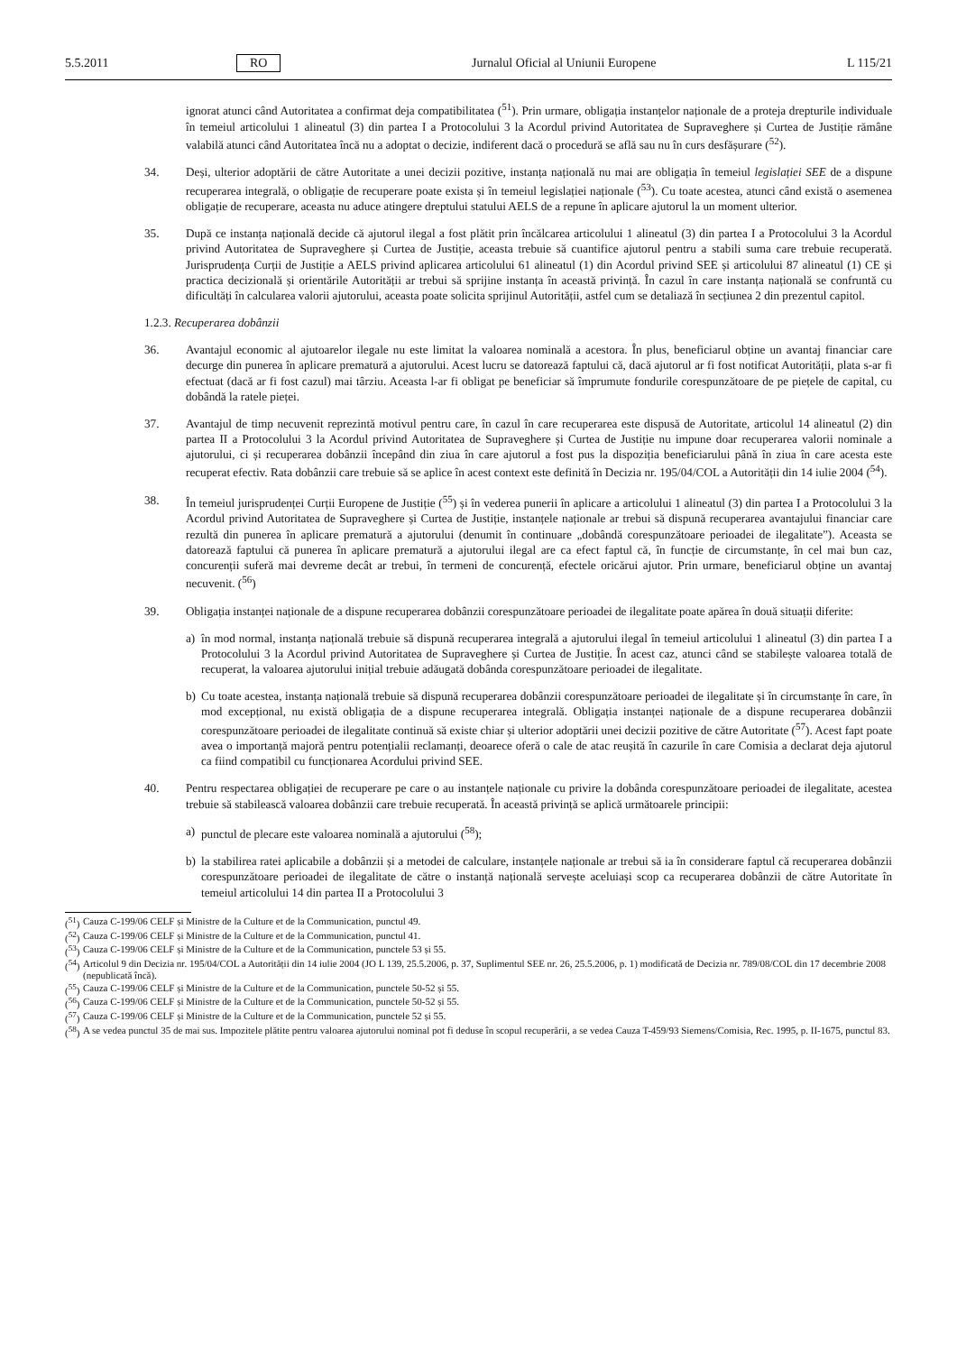5.5.2011 RO Jurnalul Oficial al Uniunii Europene L 115/21
ignorat atunci când Autoritatea a confirmat deja compatibilitatea (<sup>51</sup>). Prin urmare, obligația instanțelor naționale de a proteja drepturile individuale în temeiul articolului 1 alineatul (3) din partea I a Protocolului 3 la Acordul privind Autoritatea de Supraveghere și Curtea de Justiție rămâne valabilă atunci când Autoritatea încă nu a adoptat o decizie, indiferent dacă o procedură se află sau nu în curs desfășurare (<sup>52</sup>).
34. Deși, ulterior adoptării de către Autoritate a unei decizii pozitive, instanța națională nu mai are obligația în temeiul legislației SEE de a dispune recuperarea integrală, o obligație de recuperare poate exista și în temeiul legislației naționale (<sup>53</sup>). Cu toate acestea, atunci când există o asemenea obligație de recuperare, aceasta nu aduce atingere dreptului statului AELS de a repune în aplicare ajutorul la un moment ulterior.
35. După ce instanța națională decide că ajutorul ilegal a fost plătit prin încălcarea articolului 1 alineatul (3) din partea I a Protocolului 3 la Acordul privind Autoritatea de Supraveghere și Curtea de Justiție, aceasta trebuie să cuantifice ajutorul pentru a stabili suma care trebuie recuperată. Jurisprudența Curții de Justiție a AELS privind aplicarea articolului 61 alineatul (1) din Acordul privind SEE și articolului 87 alineatul (1) CE și practica decizională și orientările Autorității ar trebui să sprijine instanța în această privință. În cazul în care instanța națională se confruntă cu dificultăți în calcularea valorii ajutorului, aceasta poate solicita sprijinul Autorității, astfel cum se detaliază în secțiunea 2 din prezentul capitol.
1.2.3. Recuperarea dobânzii
36. Avantajul economic al ajutoarelor ilegale nu este limitat la valoarea nominală a acestora. În plus, beneficiarul obține un avantaj financiar care decurge din punerea în aplicare prematură a ajutorului. Acest lucru se datorează faptului că, dacă ajutorul ar fi fost notificat Autorității, plata s-ar fi efectuat (dacă ar fi fost cazul) mai târziu. Aceasta l-ar fi obligat pe beneficiar să împrumute fondurile corespunzătoare de pe piețele de capital, cu dobândă la ratele pieței.
37. Avantajul de timp necuvenit reprezintă motivul pentru care, în cazul în care recuperarea este dispusă de Autoritate, articolul 14 alineatul (2) din partea II a Protocolului 3 la Acordul privind Autoritatea de Supraveghere și Curtea de Justiție nu impune doar recuperarea valorii nominale a ajutorului, ci și recuperarea dobânzii începând din ziua în care ajutorul a fost pus la dispoziția beneficiarului până în ziua în care acesta este recuperat efectiv. Rata dobânzii care trebuie să se aplice în acest context este definită în Decizia nr. 195/04/COL a Autorității din 14 iulie 2004 (<sup>54</sup>).
38. În temeiul jurisprudenței Curții Europene de Justiție (<sup>55</sup>) și în vederea punerii în aplicare a articolului 1 alineatul (3) din partea I a Protocolului 3 la Acordul privind Autoritatea de Supraveghere și Curtea de Justiție, instanțele naționale ar trebui să dispună recuperarea avantajului financiar care rezultă din punerea în aplicare prematură a ajutorului (denumit în continuare „dobândă corespunzătoare perioadei de ilegalitate”). Aceasta se datorează faptului că punerea în aplicare prematură a ajutorului ilegal are ca efect faptul că, în funcție de circumstanțe, în cel mai bun caz, concurenții suferă mai devreme decât ar trebui, în termeni de concurență, efectele oricărui ajutor. Prin urmare, beneficiarul obține un avantaj necuvenit. (<sup>56</sup>)
39. Obligația instanței naționale de a dispune recuperarea dobânzii corespunzătoare perioadei de ilegalitate poate apărea în două situații diferite:
a) în mod normal, instanța națională trebuie să dispună recuperarea integrală a ajutorului ilegal în temeiul articolului 1 alineatul (3) din partea I a Protocolului 3 la Acordul privind Autoritatea de Supraveghere și Curtea de Justiție. În acest caz, atunci când se stabilește valoarea totală de recuperat, la valoarea ajutorului inițial trebuie adăugată dobânda corespunzătoare perioadei de ilegalitate.
b) Cu toate acestea, instanța națională trebuie să dispună recuperarea dobânzii corespunzătoare perioadei de ilegalitate și în circumstanțe în care, în mod excepțional, nu există obligația de a dispune recuperarea integrală. Obligația instanței naționale de a dispune recuperarea dobânzii corespunzătoare perioadei de ilegalitate continuă să existe chiar și ulterior adoptării unei decizii pozitive de către Autoritate (<sup>57</sup>). Acest fapt poate avea o importanță majoră pentru potențialii reclamanți, deoarece oferă o cale de atac reușită în cazurile în care Comisia a declarat deja ajutorul ca fiind compatibil cu funcționarea Acordului privind SEE.
40. Pentru respectarea obligației de recuperare pe care o au instanțele naționale cu privire la dobânda corespunzătoare perioadei de ilegalitate, acestea trebuie să stabilească valoarea dobânzii care trebuie recuperată. În această privință se aplică următoarele principii:
a) punctul de plecare este valoarea nominală a ajutorului (<sup>58</sup>);
b) la stabilirea ratei aplicabile a dobânzii și a metodei de calculare, instanțele naționale ar trebui să ia în considerare faptul că recuperarea dobânzii corespunzătoare perioadei de ilegalitate de către o instanță națională servește aceluiași scop ca recuperarea dobânzii de către Autoritate în temeiul articolului 14 din partea II a Protocolului 3
(<sup>51</sup>) Cauza C-199/06 CELF și Ministre de la Culture et de la Communication, punctul 49.
(<sup>52</sup>) Cauza C-199/06 CELF și Ministre de la Culture et de la Communication, punctul 41.
(<sup>53</sup>) Cauza C-199/06 CELF și Ministre de la Culture et de la Communication, punctele 53 și 55.
(<sup>54</sup>) Articolul 9 din Decizia nr. 195/04/COL a Autorității din 14 iulie 2004 (JO L 139, 25.5.2006, p. 37, Suplimentul SEE nr. 26, 25.5.2006, p. 1) modificată de Decizia nr. 789/08/COL din 17 decembrie 2008 (nepublicată încă).
(<sup>55</sup>) Cauza C-199/06 CELF și Ministre de la Culture et de la Communication, punctele 50-52 și 55.
(<sup>56</sup>) Cauza C-199/06 CELF și Ministre de la Culture et de la Communication, punctele 50-52 și 55.
(<sup>57</sup>) Cauza C-199/06 CELF și Ministre de la Culture et de la Communication, punctele 52 și 55.
(<sup>58</sup>) A se vedea punctul 35 de mai sus. Impozitele plătite pentru valoarea ajutorului nominal pot fi deduse în scopul recuperării, a se vedea Cauza T-459/93 Siemens/Comisia, Rec. 1995, p. II-1675, punctul 83.